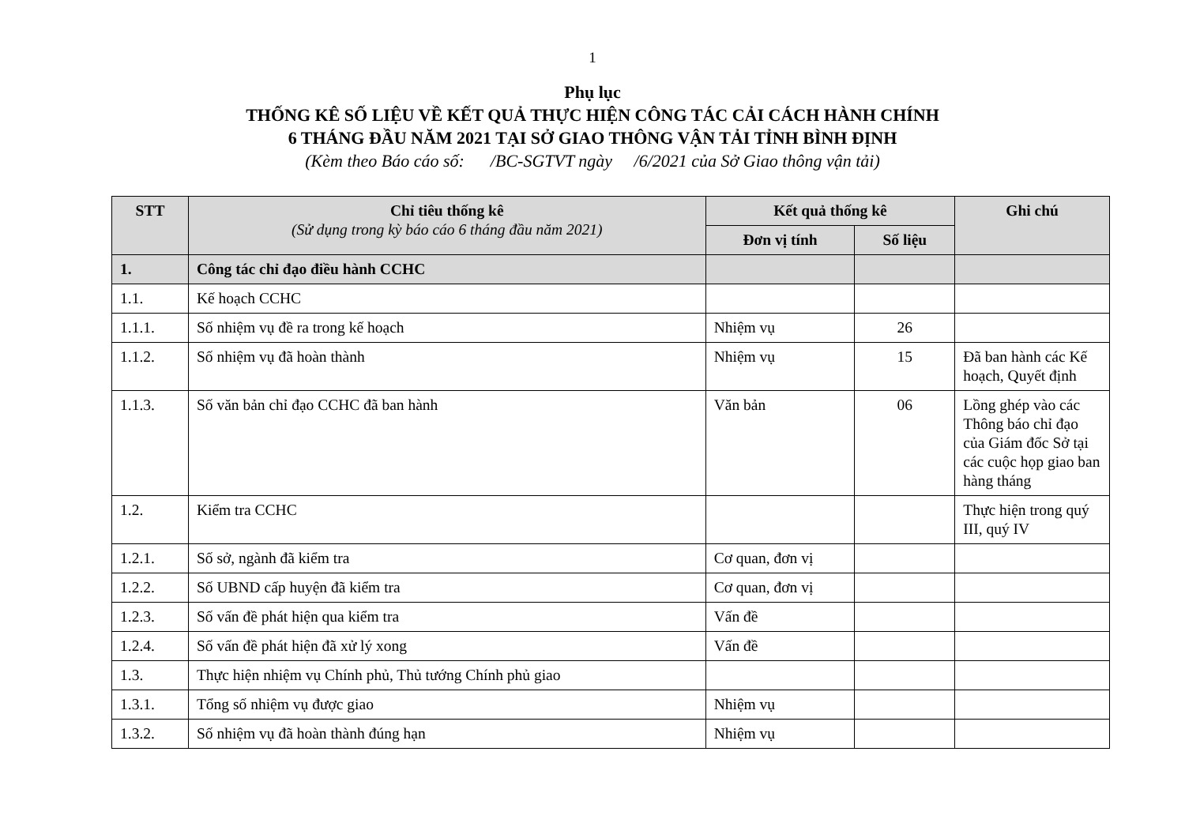1
Phụ lục
THỐNG KÊ SỐ LIỆU VỀ KẾT QUẢ THỰC HIỆN CÔNG TÁC CẢI CÁCH HÀNH CHÍNH
6 THÁNG ĐẦU NĂM 2021 TẠI SỞ GIAO THÔNG VẬN TẢI TỈNH BÌNH ĐỊNH
(Kèm theo Báo cáo số: /BC-SGTVT ngày /6/2021 của Sở Giao thông vận tải)
| STT | Chỉ tiêu thống kê (Sử dụng trong kỳ báo cáo 6 tháng đầu năm 2021) | Kết quả thống kê | | Ghi chú |
| --- | --- | --- | --- | --- |
| | | Đơn vị tính | Số liệu | |
| 1. | Công tác chỉ đạo điều hành CCHC | | | |
| 1.1. | Kế hoạch CCHC | | | |
| 1.1.1. | Số nhiệm vụ đề ra trong kế hoạch | Nhiệm vụ | 26 | |
| 1.1.2. | Số nhiệm vụ đã hoàn thành | Nhiệm vụ | 15 | Đã ban hành các Kế hoạch, Quyết định |
| 1.1.3. | Số văn bản chỉ đạo CCHC đã ban hành | Văn bản | 06 | Lồng ghép vào các Thông báo chỉ đạo của Giám đốc Sở tại các cuộc họp giao ban hàng tháng |
| 1.2. | Kiểm tra CCHC | | | Thực hiện trong quý III, quý IV |
| 1.2.1. | Số sở, ngành đã kiểm tra | Cơ quan, đơn vị | | |
| 1.2.2. | Số UBND cấp huyện đã kiểm tra | Cơ quan, đơn vị | | |
| 1.2.3. | Số vấn đề phát hiện qua kiểm tra | Vấn đề | | |
| 1.2.4. | Số vấn đề phát hiện đã xử lý xong | Vấn đề | | |
| 1.3. | Thực hiện nhiệm vụ Chính phủ, Thủ tướng Chính phủ giao | | | |
| 1.3.1. | Tổng số nhiệm vụ được giao | Nhiệm vụ | | |
| 1.3.2. | Số nhiệm vụ đã hoàn thành đúng hạn | Nhiệm vụ | | |